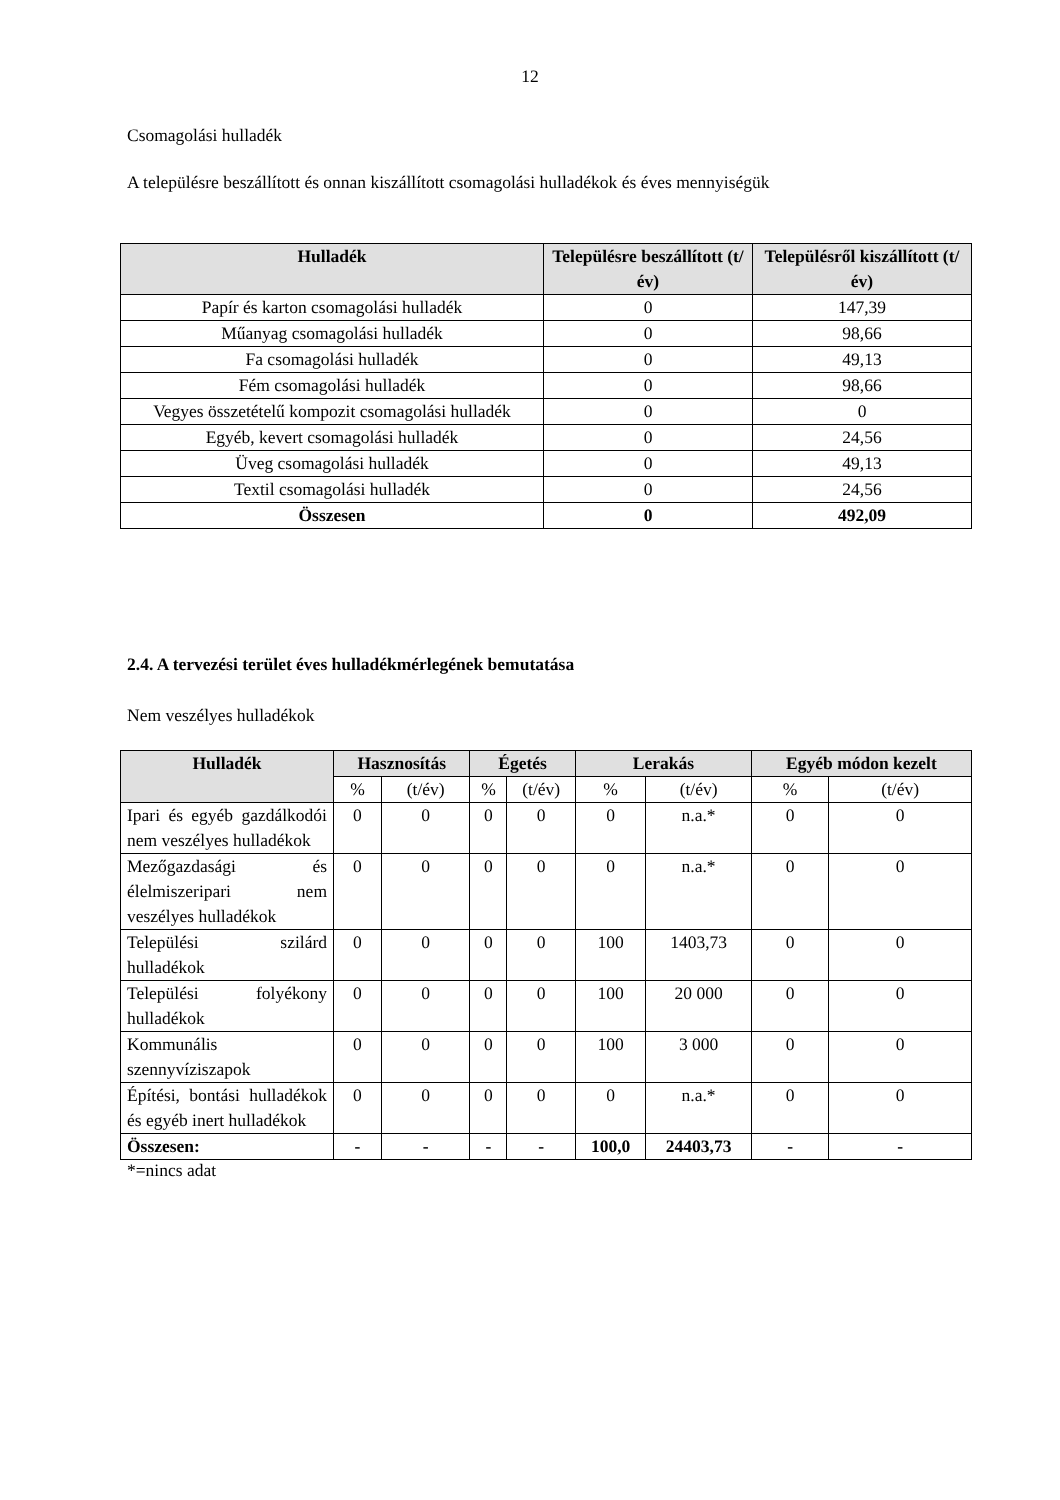12
Csomagolási hulladék
A településre beszállított és onnan kiszállított csomagolási hulladékok és éves mennyiségük
| Hulladék | Településre beszállított (t/év) | Településről kiszállított (t/év) |
| --- | --- | --- |
| Papír és karton csomagolási hulladék | 0 | 147,39 |
| Műanyag csomagolási hulladék | 0 | 98,66 |
| Fa csomagolási hulladék | 0 | 49,13 |
| Fém csomagolási hulladék | 0 | 98,66 |
| Vegyes összetételű kompozit csomagolási hulladék | 0 | 0 |
| Egyéb, kevert csomagolási hulladék | 0 | 24,56 |
| Üveg csomagolási hulladék | 0 | 49,13 |
| Textil csomagolási hulladék | 0 | 24,56 |
| Összesen | 0 | 492,09 |
2.4. A tervezési terület éves hulladékmérlegének bemutatása
Nem veszélyes hulladékok
| Hulladék | Hasznosítás | | Égetés | | Lerakás | | Egyéb módon kezelt | |
| --- | --- | --- | --- | --- | --- | --- | --- | --- |
| | % | (t/év) | % | (t/év) | % | (t/év) | % | (t/év) |
| Ipari és egyéb gazdálkodói nem veszélyes hulladékok | 0 | 0 | 0 | 0 | 0 | n.a.* | 0 | 0 |
| Mezőgazdasági és élelmiszeripari nem veszélyes hulladékok | 0 | 0 | 0 | 0 | 0 | n.a.* | 0 | 0 |
| Települési szilárd hulladékok | 0 | 0 | 0 | 0 | 100 | 1403,73 | 0 | 0 |
| Települési folyékony hulladékok | 0 | 0 | 0 | 0 | 100 | 20 000 | 0 | 0 |
| Kommunális szennyvíziszapok | 0 | 0 | 0 | 0 | 100 | 3 000 | 0 | 0 |
| Építési, bontási hulladékok és egyéb inert hulladékok | 0 | 0 | 0 | 0 | 0 | n.a.* | 0 | 0 |
| Összesen: | - | - | - | - | 100,0 | 24403,73 | - | - |
*=nincs adat